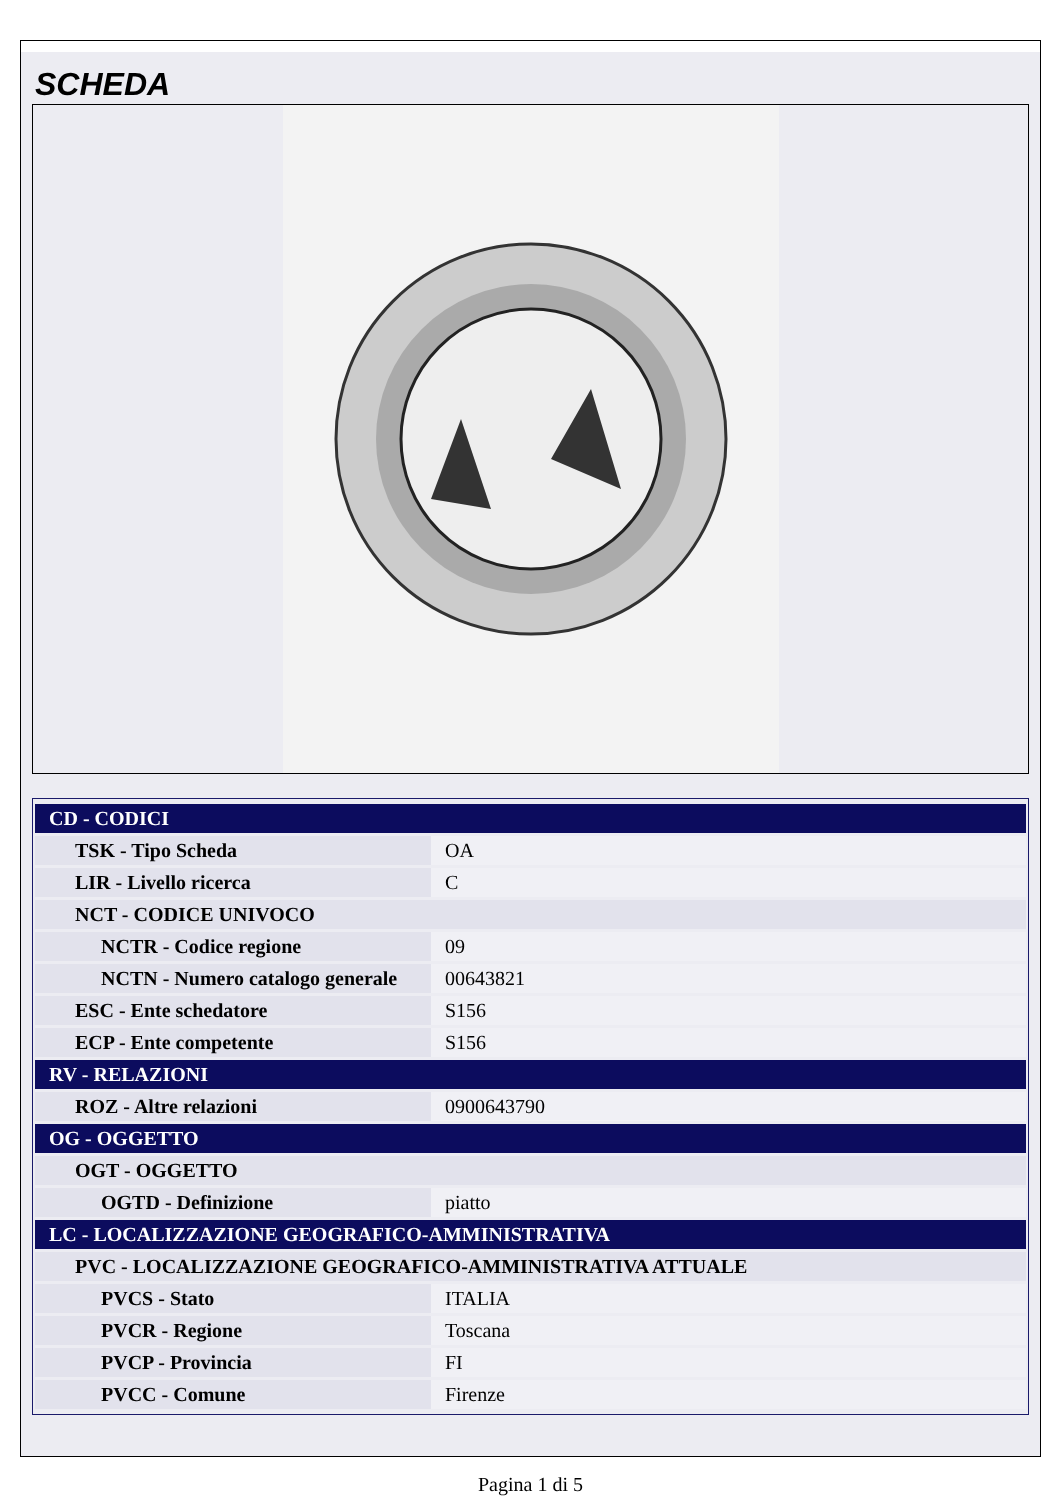SCHEDA
| CD - CODICI | |
| TSK - Tipo Scheda | OA |
| LIR - Livello ricerca | C |
| NCT - CODICE UNIVOCO | |
| NCTR - Codice regione | 09 |
| NCTN - Numero catalogo generale | 00643821 |
| ESC - Ente schedatore | S156 |
| ECP - Ente competente | S156 |
| RV - RELAZIONI | |
| ROZ - Altre relazioni | 0900643790 |
| OG - OGGETTO | |
| OGT - OGGETTO | |
| OGTD - Definizione | piatto |
| LC - LOCALIZZAZIONE GEOGRAFICO-AMMINISTRATIVA | |
| PVC - LOCALIZZAZIONE GEOGRAFICO-AMMINISTRATIVA ATTUALE | |
| PVCS - Stato | ITALIA |
| PVCR - Regione | Toscana |
| PVCP - Provincia | FI |
| PVCC - Comune | Firenze |
Pagina 1 di 5